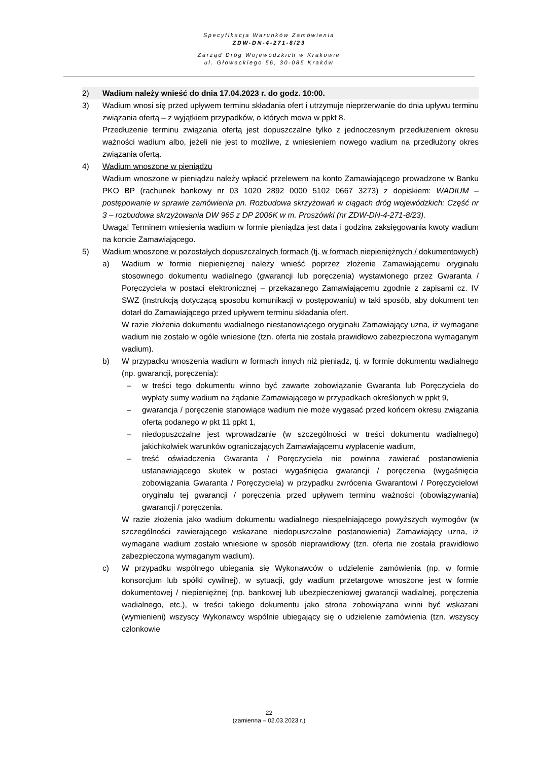Specyfikacja Warunków Zamówienia
ZDW-DN-4-271-8/23
Zarząd Dróg Wojewódzkich w Krakowie
ul. Głowackiego 56, 30-085 Kraków
2) Wadium należy wnieść do dnia 17.04.2023 r. do godz. 10:00.
3) Wadium wnosi się przed upływem terminu składania ofert i utrzymuje nieprzerwanie do dnia upływu terminu związania ofertą – z wyjątkiem przypadków, o których mowa w ppkt 8.
Przedłużenie terminu związania ofertą jest dopuszczalne tylko z jednoczesnym przedłużeniem okresu ważności wadium albo, jeżeli nie jest to możliwe, z wniesieniem nowego wadium na przedłużony okres związania ofertą.
4) Wadium wnoszone w pieniądzu
Wadium wnoszone w pieniądzu należy wpłacić przelewem na konto Zamawiającego prowadzone w Banku PKO BP (rachunek bankowy nr 03 1020 2892 0000 5102 0667 3273) z dopiskiem: WADIUM – postępowanie w sprawie zamówienia pn. Rozbudowa skrzyżowań w ciągach dróg wojewódzkich: Część nr 3 – rozbudowa skrzyżowania DW 965 z DP 2006K w m. Proszówki (nr ZDW-DN-4-271-8/23).
Uwaga! Terminem wniesienia wadium w formie pieniądza jest data i godzina zaksięgowania kwoty wadium na koncie Zamawiającego.
5) Wadium wnoszone w pozostałych dopuszczalnych formach (tj. w formach niepieniężnych / dokumentowych)
a) Wadium w formie niepieniężnej należy wnieść poprzez złożenie Zamawiającemu oryginału stosownego dokumentu wadialnego (gwarancji lub poręczenia) wystawionego przez Gwaranta / Poręczyciela w postaci elektronicznej – przekazanego Zamawiającemu zgodnie z zapisami cz. IV SWZ (instrukcją dotyczącą sposobu komunikacji w postępowaniu) w taki sposób, aby dokument ten dotarł do Zamawiającego przed upływem terminu składania ofert.
W razie złożenia dokumentu wadialnego niestanowiącego oryginału Zamawiający uzna, iż wymagane wadium nie zostało w ogóle wniesione (tzn. oferta nie została prawidłowo zabezpieczona wymaganym wadium).
b) W przypadku wnoszenia wadium w formach innych niż pieniądz, tj. w formie dokumentu wadialnego (np. gwarancji, poręczenia):
– w treści tego dokumentu winno być zawarte zobowiązanie Gwaranta lub Poręczyciela do wypłaty sumy wadium na żądanie Zamawiającego w przypadkach określonych w ppkt 9,
– gwarancja / poręczenie stanowiące wadium nie może wygasać przed końcem okresu związania ofertą podanego w pkt 11 ppkt 1,
– niedopuszczalne jest wprowadzanie (w szczególności w treści dokumentu wadialnego) jakichkolwiek warunków ograniczających Zamawiającemu wypłacenie wadium,
– treść oświadczenia Gwaranta / Poręczyciela nie powinna zawierać postanowienia ustanawiającego skutek w postaci wygaśnięcia gwarancji / poręczenia (wygaśnięcia zobowiązania Gwaranta / Poręczyciela) w przypadku zwrócenia Gwarantowi / Poręczycielowi oryginału tej gwarancji / poręczenia przed upływem terminu ważności (obowiązywania) gwarancji / poręczenia.
W razie złożenia jako wadium dokumentu wadialnego niespełniającego powyższych wymogów (w szczególności zawierającego wskazane niedopuszczalne postanowienia) Zamawiający uzna, iż wymagane wadium zostało wniesione w sposób nieprawidłowy (tzn. oferta nie została prawidłowo zabezpieczona wymaganym wadium).
c) W przypadku wspólnego ubiegania się Wykonawców o udzielenie zamówienia (np. w formie konsorcjum lub spółki cywilnej), w sytuacji, gdy wadium przetargowe wnoszone jest w formie dokumentowej / niepieniężnej (np. bankowej lub ubezpieczeniowej gwarancji wadialnej, poręczenia wadialnego, etc.), w treści takiego dokumentu jako strona zobowiązana winni być wskazani (wymienieni) wszyscy Wykonawcy wspólnie ubiegający się o udzielenie zamówienia (tzn. wszyscy członkowie
22
(zamienna – 02.03.2023 r.)